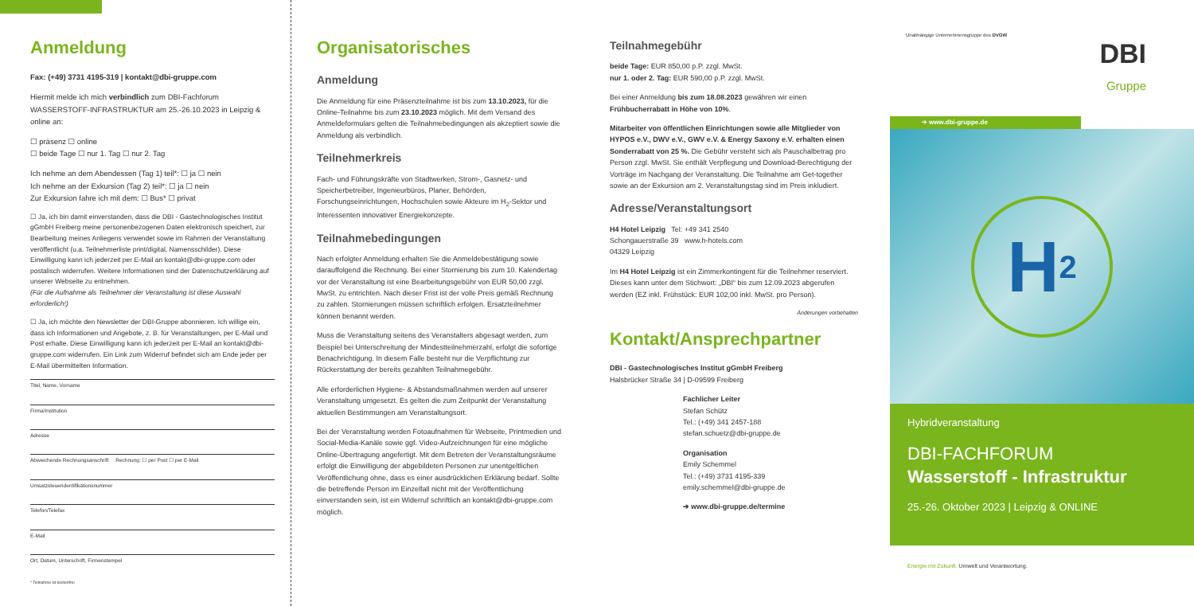Anmeldung
Fax: (+49) 3731 4195-319 | kontakt@dbi-gruppe.com
Hiermit melde ich mich verbindlich zum DBI-Fachforum WASSERSTOFF-INFRASTRUKTUR am 25.-26.10.2023 in Leipzig & online an:
☐ präsenz ☐ online
☐ beide Tage ☐ nur 1. Tag ☐ nur 2. Tag
Ich nehme an dem Abendessen (Tag 1) teil*: ☐ ja ☐ nein
Ich nehme an der Exkursion (Tag 2) teil*: ☐ ja ☐ nein
Zur Exkursion fahre ich mit dem: ☐ Bus* ☐ privat
☐ Ja, ich bin damit einverstanden, dass die DBI - Gastechnologisches Institut gGmbH Freiberg meine personenbezogenen Daten elektronisch speichert, zur Bearbeitung meines Anliegens verwendet sowie im Rahmen der Veranstaltung veröffentlicht (u.a. Teilnehmerliste print/digital, Namensschilder). Diese Einwilligung kann ich jederzeit per E-Mail an kontakt@dbi-gruppe.com oder postalisch widerrufen. Weitere Informationen sind der Datenschutzerklärung auf unserer Webseite zu entnehmen.
(Für die Aufnahme als Teilnehmer der Veranstaltung ist diese Auswahl erforderlich!)
☐ Ja, ich möchte den Newsletter der DBI-Gruppe abonnieren. Ich willige ein, dass ich Informationen und Angebote, z. B. für Veranstaltungen, per E-Mail und Post erhalte. Diese Einwilligung kann ich jederzeit per E-Mail an kontakt@dbi-gruppe.com widerrufen. Ein Link zum Widerruf befindet sich am Ende jeder per E-Mail übermittelten Information.
Titel, Name, Vorname
Firma/Institution
Adresse
Abweichende Rechnungsanschrift Rechnung: ☐ per Post ☐ per E-Mail
Umsatzsteueridentifikationsnummer
Telefon/Telefax
E-Mail
Ort, Datum, Unterschrift, Firmenstempel
* Teilnahme ist kostenfrei
Organisatorisches
Anmeldung
Die Anmeldung für eine Präsenzteilnahme ist bis zum 13.10.2023, für die Online-Teilnahme bis zum 23.10.2023 möglich. Mit dem Versand des Anmeldeformulars gelten die Teilnahmebedingungen als akzeptiert sowie die Anmeldung als verbindlich.
Teilnehmerkreis
Fach- und Führungskräfte von Stadtwerken, Strom-, Gasnetz- und Speicherbetreiber, Ingenieurbüros, Planer, Behörden, Forschungseinrichtungen, Hochschulen sowie Akteure im H<sub>2</sub>-Sektor und Interessenten innovativer Energiekonzepte.
Teilnahmebedingungen
Nach erfolgter Anmeldung erhalten Sie die Anmeldebestätigung sowie darauffolgend die Rechnung. Bei einer Stornierung bis zum 10. Kalendertag vor der Veranstaltung ist eine Bearbeitungsgebühr von EUR 50,00 zzgl. MwSt. zu entrichten. Nach dieser Frist ist der volle Preis gemäß Rechnung zu zahlen. Stornierungen müssen schriftlich erfolgen. Ersatzteilnehmer können benannt werden.
Muss die Veranstaltung seitens des Veranstalters abgesagt werden, zum Beispiel bei Unterschreitung der Mindestteilnehmerzahl, erfolgt die sofortige Benachrichtigung. In diesem Falle besteht nur die Verpflichtung zur Rückerstattung der bereits gezahlten Teilnahmegebühr.
Alle erforderlichen Hygiene- & Abstandsmaßnahmen werden auf unserer Veranstaltung umgesetzt. Es gelten die zum Zeitpunkt der Veranstaltung aktuellen Bestimmungen am Veranstaltungsort.
Bei der Veranstaltung werden Fotoaufnahmen für Webseite, Printmedien und Social-Media-Kanäle sowie ggf. Video-Aufzeichnungen für eine mögliche Online-Übertragung angefertigt. Mit dem Betreten der Veranstaltungsräume erfolgt die Einwilligung der abgebildeten Personen zur unentgeltlichen Veröffentlichung ohne, dass es einer ausdrücklichen Erklärung bedarf. Sollte die betreffende Person im Einzelfall nicht mit der Veröffentlichung einverstanden sein, ist ein Widerruf schriftlich an kontakt@dbi-gruppe.com möglich.
Teilnahmegebühr
beide Tage: EUR 850,00 p.P. zzgl. MwSt.
nur 1. oder 2. Tag: EUR 590,00 p.P. zzgl. MwSt.
Bei einer Anmeldung bis zum 18.08.2023 gewähren wir einen Frühbucherrabatt in Höhe von 10%.
Mitarbeiter von öffentlichen Einrichtungen sowie alle Mitglieder von HYPOS e.V., DWV e.V., GWV e.V. & Energy Saxony e.V. erhalten einen Sonderrabatt von 25 %. Die Gebühr versteht sich als Pauschalbetrag pro Person zzgl. MwSt. Sie enthält Verpflegung und Download-Berechtigung der Vorträge im Nachgang der Veranstaltung. Die Teilnahme am Get-together sowie an der Exkursion am 2. Veranstaltungstag sind im Preis inkludiert.
Adresse/Veranstaltungsort
H4 Hotel Leipzig Tel: +49 341 2540
Schongauerstraße 39 www.h-hotels.com
04329 Leipzig
Im H4 Hotel Leipzig ist ein Zimmerkontingent für die Teilnehmer reserviert. Dieses kann unter dem Stichwort: „DBI“ bis zum 12.09.2023 abgerufen werden (EZ inkl. Frühstück: EUR 102,00 inkl. MwSt. pro Person).
Änderungen vorbehalten
Kontakt/Ansprechpartner
DBI - Gastechnologisches Institut gGmbH Freiberg
Halsbrücker Straße 34 | D-09599 Freiberg
Fachlicher Leiter
Stefan Schütz
Tel.: (+49) 341 2457-188
stefan.schuetz@dbi-gruppe.de
Organisation
Emily Schemmel
Tel.: (+49) 3731 4195-339
emily.schemmel@dbi-gruppe.de
➔ www.dbi-gruppe.de/termine
Unabhängige Unternehmensgruppe des DVGW
DBI
Gruppe
➔ www.dbi-gruppe.de
H<sub>2</sub>
Hybridveranstaltung
DBI-FACHFORUM
Wasserstoff - Infrastruktur
25.-26. Oktober 2023 | Leipzig & ONLINE
Energie mit Zukunft. Umwelt und Verantwortung.